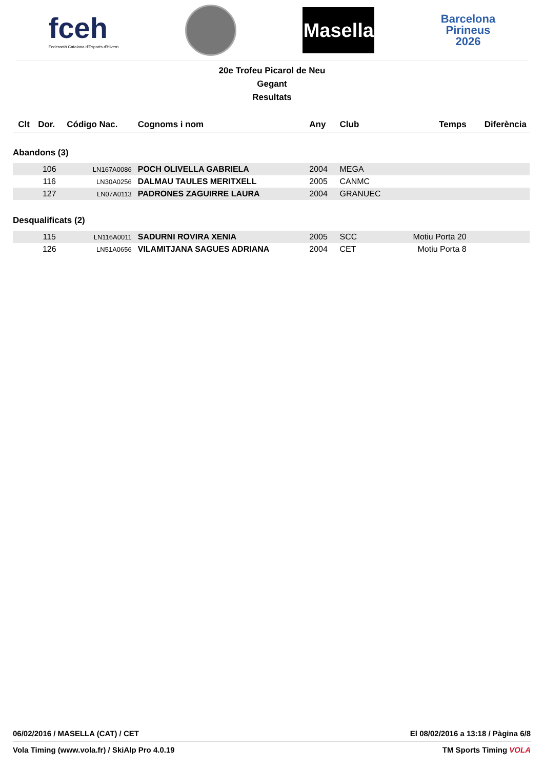fceh
Federació Catalana d'Esports d'Hivern
Masella
Barcelona
Pirineus
2026
20e Trofeu Picarol de Neu
Gegant
Resultats
| Clt | Dor. | Código Nac. | Cognoms i nom | Any | Club | Temps | Diferència |
| --- | --- | --- | --- | --- | --- | --- | --- |
| Abandons (3) | | | | | | | |
| | 106 | LN167A0086 | POCH OLIVELLA GABRIELA | 2004 | MEGA | | |
| | 116 | LN30A0256 | DALMAU TAULES MERITXELL | 2005 | CANMC | | |
| | 127 | LN07A0113 | PADRONES ZAGUIRRE LAURA | 2004 | GRANUEC | | |
| Desqualificats (2) | | | | | | | |
| | 115 | LN116A0011 | SADURNI ROVIRA XENIA | 2005 | SCC | Motiu Porta 20 | |
| | 126 | LN51A0656 | VILAMITJANA SAGUES ADRIANA | 2004 | CET | Motiu Porta 8 | |
06/02/2016 / MASELLA (CAT) / CET El 08/02/2016 a 13:18 / Pàgina 6/8
Vola Timing (www.vola.fr) / SkiAlp Pro 4.0.19 TM Sports Timing VOLA